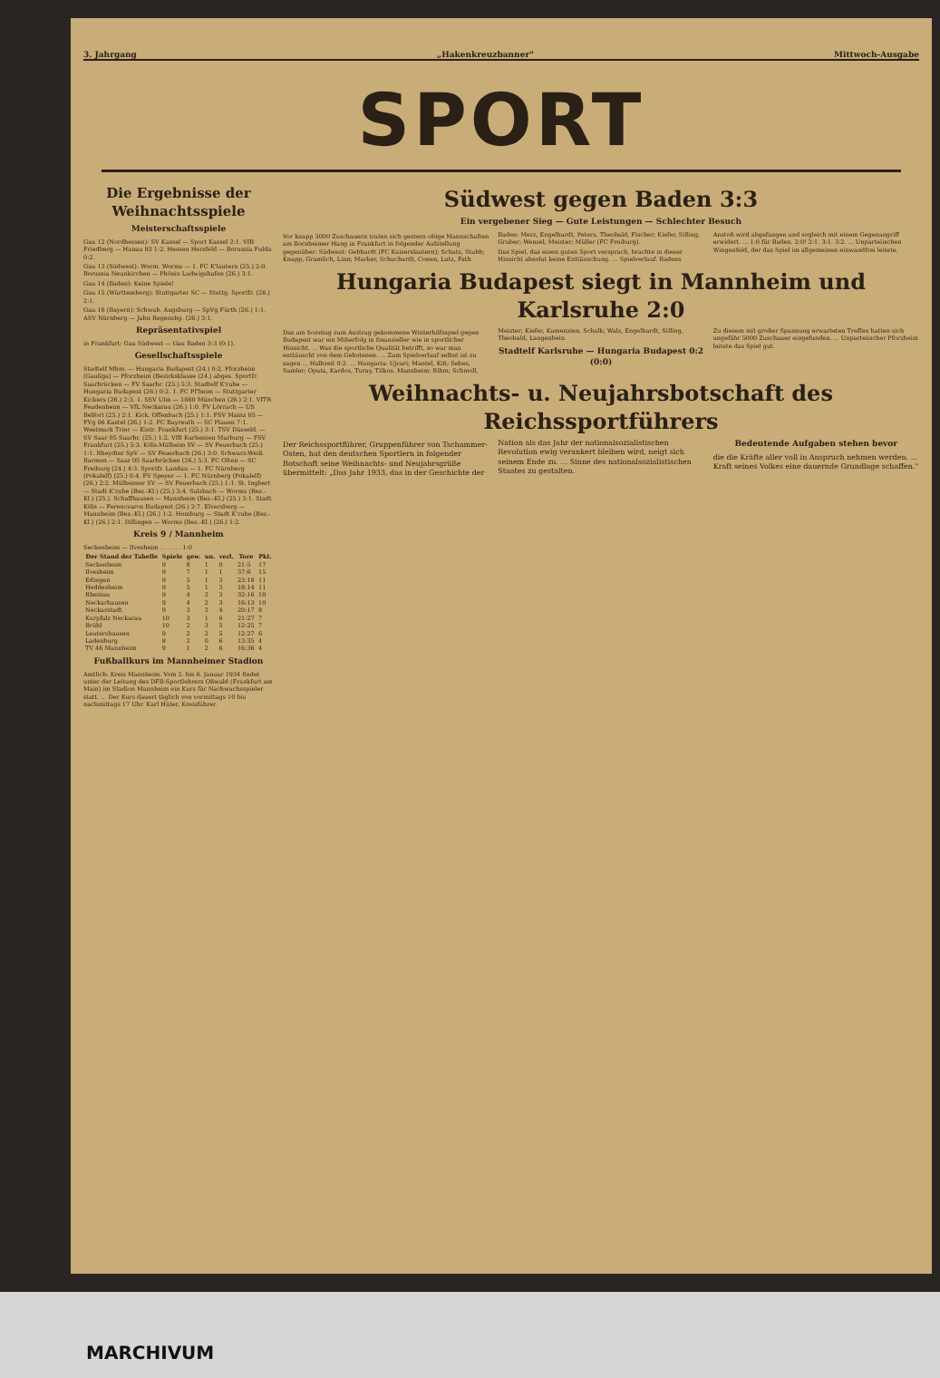3. Jahrgang „Hakenkreuzbanner" Mittwoch-Ausgabe
SPORT
Die Ergebnisse der Weihnachtsspiele
Meisterschaftsspiele
Gau 12 (Nordhessen): SV Kassel — Sport Kassel 2:1. VfB Friedberg — Hanau 93 1:2. Hessen Hersfeld — Borussia Fulda 0:2.
Gau 13 (Südwest): Worm. Worms — 1. FC K'lautern (25.) 2:0. Borussia Neunkirchen — Phönix Ludwigshafen (26.) 3:1.
Gau 14 (Baden): Keine Spiele!
Gau 15 (Württemberg): Stuttgarter SC — Stuttg. Sportfr. (26.) 2:1.
Gau 16 (Bayern): Schwab. Augsburg — SpVg Fürth (26.) 1:1. ASV Nürnberg — Jahn Regensbg. (26.) 3:1.
Repräsentativspiel
in Frankfurt: Gau Südwest — Gau Baden 3:3 (0:1).
Gesellschaftsspiele
Stadtelf Mhm. — Hungaria Budapest (24.) 0:2. Pforzheim (Gauliga) — Pforzheim (Bezirksklasse (24.) abges. Sportfr. Saarbrücken — FV Saarbr. (25.) 5:3. Stadtelf K'ruhe — Hungaria Budapest (26.) 0:2. 1. FC Pf'heim — Stuttgarter Kickers (26.) 2:3. 1. SSV Ulm — 1860 München (26.) 2:1. VfTR Feudenheim — VfL Neckarau (26.) 1:0. FV Lörrach — US Belfort (25.) 2:1. Kick. Offenbach (25.) 1:1. FSV Mainz 05 — FVg 06 Kastel (26.) 1:2. FC Bayreuth — SC Plauen 7:1. Westmark Trier — Eintr. Frankfurt (25.) 3:1. TSV Düsseld. — SV Saar 05 Saarbr. (25.) 1:2. VfB Kurhessen Marburg — FSV Frankfurt (25.) 5:3. Köln-Mülheim SV — SV Feuerbach (25.) 1:1. Rheydter SpV — SV Feuerbach (26.) 3:0. Schwarz-Weiß Barmen — Saar 05 Saarbrücken (26.) 5:3. FC Olten — SC Freiburg (24.) 4:3. Sportfr. Landau — 1. FC Nürnberg (Pokalelf) (25.) 0:4. FV Speyer — 1. FC Nürnberg (Pokalelf) (26.) 2:2. Mülheimer SV — SV Feuerbach (25.) 1:1. St. Ingbert — Stadt K'ruhe (Bez.-Kl.) (25.) 3:4. Sulzbach — Worms (Bez.-Kl.) (25.). Schaffhausen — Mannheim (Bez.-Kl.) (25.) 3:1. Stadt Köln — Ferencvaros Budapest (26.) 2:7. Elversberg — Mannheim (Bez.-Kl.) (26.) 1:2. Homburg — Stadt K'ruhe (Bez.-Kl.) (26.) 2:1. Dillingen — Worms (Bez.-Kl.) (26.) 1:2.
Kreis 9 / Mannheim
Seckenheim — Ilvesheim . . . . . . 1:0
| Der Stand der Tabelle | Spiele | gew. | un. | verl. | Tore | Pkt. |
| --- | --- | --- | --- | --- | --- | --- |
| Seckenheim | 9 | 8 | 1 | 0 | 21:5 | 17 |
| Ilvesheim | 9 | 7 | 1 | 1 | 37:6 | 15 |
| Edingen | 9 | 5 | 1 | 3 | 23:18 | 11 |
| Heddesheim | 9 | 5 | 1 | 3 | 18:14 | 11 |
| Rheinau | 9 | 4 | 2 | 3 | 32:16 | 10 |
| Neckarhausen | 9 | 4 | 2 | 3 | 16:13 | 10 |
| Neckarstadt | 9 | 3 | 2 | 4 | 20:17 | 8 |
| Kurpfalz Neckarau | 10 | 3 | 1 | 6 | 21:27 | 7 |
| Brühl | 10 | 2 | 3 | 5 | 12:25 | 7 |
| Leutershausen | 9 | 2 | 2 | 5 | 12:27 | 6 |
| Ladenburg | 8 | 2 | 0 | 6 | 13:35 | 4 |
| TV 46 Mannheim | 9 | 1 | 2 | 6 | 16:36 | 4 |
Fußballkurs im Mannheimer Stadion
Amtlich: Kreis Mannheim. Vom 2. bis 6. Januar 1934 findet unter der Leitung des DFB-Sportlehrers Oßwald (Frankfurt am Main) im Stadion Mannheim ein Kurs für Nachwuchsspieler statt. ... Der Kurs dauert täglich von vormittags 10 bis nachmittags 17 Uhr. Karl Hüter, Kreisführer.
Südwest gegen Baden 3:3
Ein vergebener Sieg — Gute Leistungen — Schlechter Besuch
Vor knapp 3000 Zuschauern traten sich gestern obige Mannschaften am Bornheimer Hang in Frankfurt in folgender Aufstellung gegenüber: Südwest: Gebhardt (FC Kaiserslautern); Schatz, Stubb; Knapp, Gramlich, Linn; Marker, Schuchardt, Conen, Lutz, Fath. Baden: Merz, Engelhardt, Peters, Theobald, Fischer; Kiefer, Sifling, Gruber; Wenzel, Meister; Müller (FC Freiburg).
Das Spiel, das einen guten Sport versprach, brachte in dieser Hinsicht absolut keine Enttäuschung. ... Spielverlauf. Badens Anstoß wird abgefangen und sogleich mit einem Gegenangriff erwidert. ... 1:0 für Baden. 2:0! 2:1. 3:1. 3:2. ... Unparteiischen Wingenfeld, der das Spiel im allgemeinen einwandfrei leitete.
Hungaria Budapest siegt in Mannheim und Karlsruhe 2:0
Das am Sonntag zum Austrag gekommene Winterhilfsspiel gegen Budapest war ein Mißerfolg in finanzieller wie in sportlicher Hinsicht. ... Was die sportliche Qualität betrifft, so war man enttäuscht von dem Gebotenen. ... Zum Spielverlauf selbst ist zu sagen ... Halbzeit 0:2. ... Hungaria: Ujvari; Mantel, Kiß; Sebes, Samler; Opata, Kardos, Turay, Titkos. Mannheim: Rihm; Schmoll, Meister; Kiefer, Kamenzien, Schalk; Walz, Engelhardt, Sifling, Theobald, Langenbein.
Stadtelf Karlsruhe — Hungaria Budapest 0:2 (0:0)
Zu diesem mit großer Spannung erwarteten Treffen hatten sich ungefähr 5000 Zuschauer eingefunden. ... Unparteiischer Pforzheim leitete das Spiel gut.
Weihnachts- u. Neujahrsbotschaft des Reichssportführers
Der Reichssportführer, Gruppenführer von Tschammer-Osten, hat den deutschen Sportlern in folgender Botschaft seine Weihnachts- und Neujahrsgrüße übermittelt: „Das Jahr 1933, das in der Geschichte der Nation als das Jahr der nationalsozialistischen Revolution ewig verankert bleiben wird, neigt sich seinem Ende zu. ... Sinne des nationalsozialistischen Staates zu gestalten.
Bedeutende Aufgaben stehen bevor
die die Kräfte aller voll in Anspruch nehmen werden. ... Kraft seines Volkes eine dauernde Grundlage schaffen."
MARCHIVUM